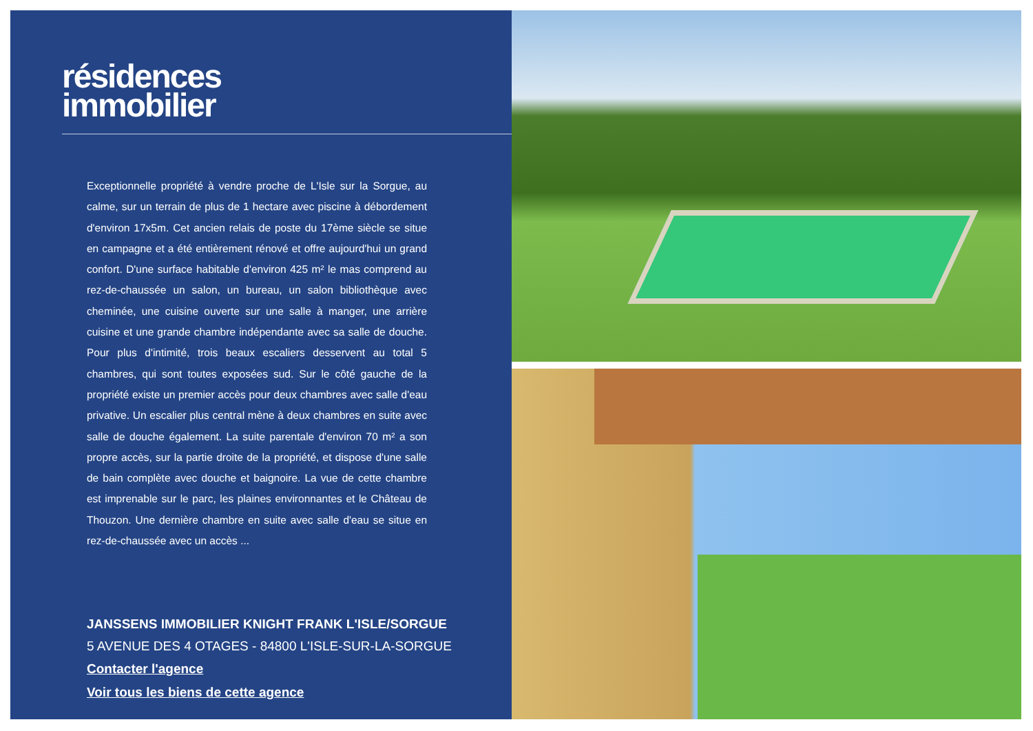résidences
immobilier
Exceptionnelle propriété à vendre proche de L'Isle sur la Sorgue, au calme, sur un terrain de plus de 1 hectare avec piscine à débordement d'environ 17x5m. Cet ancien relais de poste du 17ème siècle se situe en campagne et a été entièrement rénové et offre aujourd'hui un grand confort. D'une surface habitable d'environ 425 m² le mas comprend au rez-de-chaussée un salon, un bureau, un salon bibliothèque avec cheminée, une cuisine ouverte sur une salle à manger, une arrière cuisine et une grande chambre indépendante avec sa salle de douche. Pour plus d'intimité, trois beaux escaliers desservent au total 5 chambres, qui sont toutes exposées sud. Sur le côté gauche de la propriété existe un premier accès pour deux chambres avec salle d'eau privative. Un escalier plus central mène à deux chambres en suite avec salle de douche également. La suite parentale d'environ 70 m² a son propre accès, sur la partie droite de la propriété, et dispose d'une salle de bain complète avec douche et baignoire. La vue de cette chambre est imprenable sur le parc, les plaines environnantes et le Château de Thouzon. Une dernière chambre en suite avec salle d'eau se situe en rez-de-chaussée avec un accès ...
JANSSENS IMMOBILIER KNIGHT FRANK L'ISLE/SORGUE
5 AVENUE DES 4 OTAGES - 84800 L'ISLE-SUR-LA-SORGUE
Contacter l'agence
Voir tous les biens de cette agence